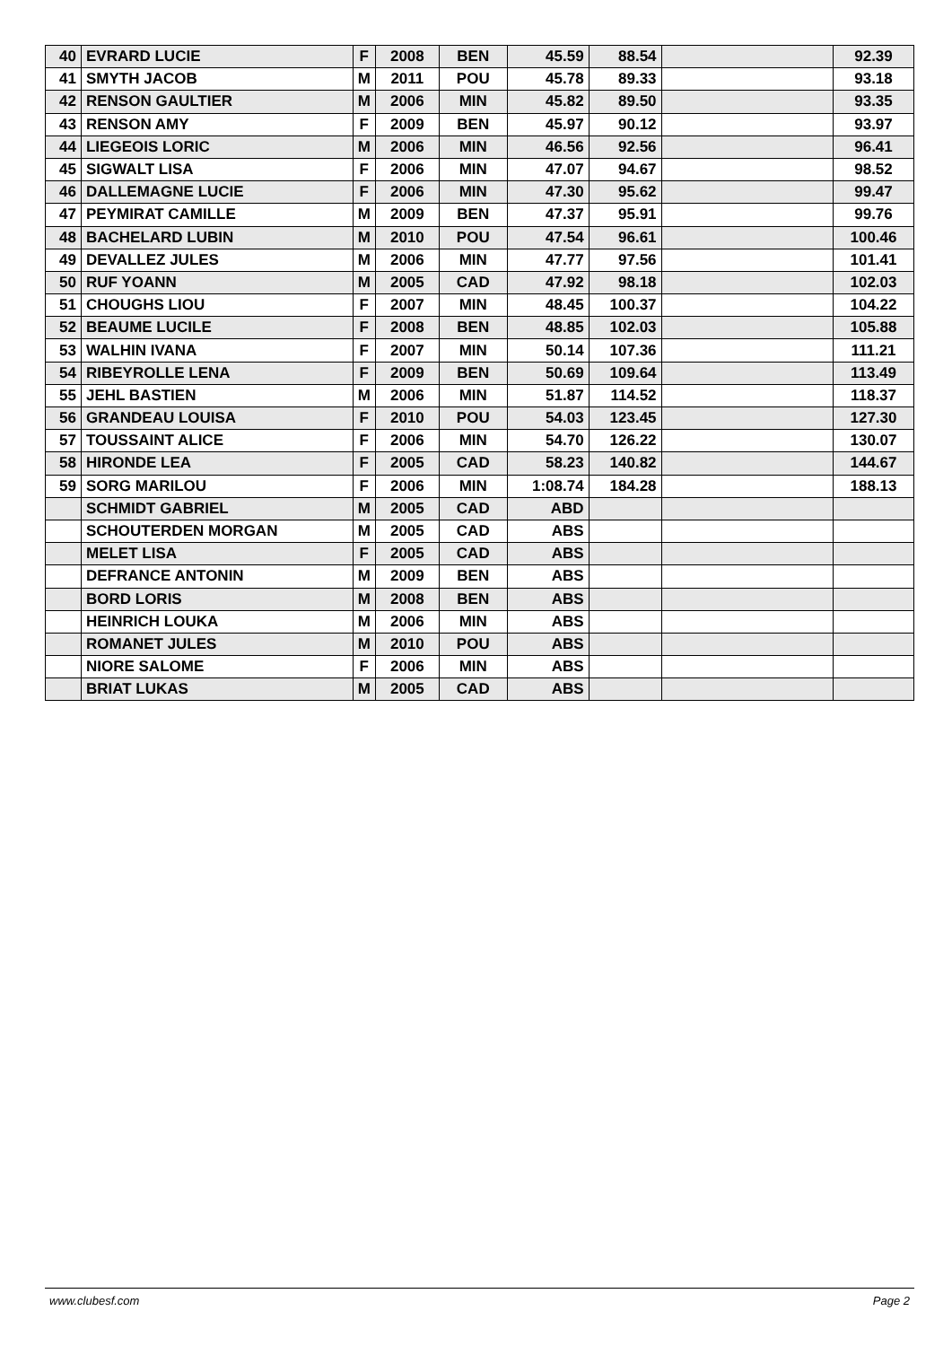| 40 | EVRARD LUCIE | F | 2008 | BEN | 45.59 | 88.54 | | 92.39 |
| 41 | SMYTH JACOB | M | 2011 | POU | 45.78 | 89.33 | | 93.18 |
| 42 | RENSON GAULTIER | M | 2006 | MIN | 45.82 | 89.50 | | 93.35 |
| 43 | RENSON AMY | F | 2009 | BEN | 45.97 | 90.12 | | 93.97 |
| 44 | LIEGEOIS LORIC | M | 2006 | MIN | 46.56 | 92.56 | | 96.41 |
| 45 | SIGWALT LISA | F | 2006 | MIN | 47.07 | 94.67 | | 98.52 |
| 46 | DALLEMAGNE LUCIE | F | 2006 | MIN | 47.30 | 95.62 | | 99.47 |
| 47 | PEYMIRAT CAMILLE | M | 2009 | BEN | 47.37 | 95.91 | | 99.76 |
| 48 | BACHELARD LUBIN | M | 2010 | POU | 47.54 | 96.61 | | 100.46 |
| 49 | DEVALLEZ JULES | M | 2006 | MIN | 47.77 | 97.56 | | 101.41 |
| 50 | RUF YOANN | M | 2005 | CAD | 47.92 | 98.18 | | 102.03 |
| 51 | CHOUGHS LIOU | F | 2007 | MIN | 48.45 | 100.37 | | 104.22 |
| 52 | BEAUME LUCILE | F | 2008 | BEN | 48.85 | 102.03 | | 105.88 |
| 53 | WALHIN IVANA | F | 2007 | MIN | 50.14 | 107.36 | | 111.21 |
| 54 | RIBEYROLLE LENA | F | 2009 | BEN | 50.69 | 109.64 | | 113.49 |
| 55 | JEHL BASTIEN | M | 2006 | MIN | 51.87 | 114.52 | | 118.37 |
| 56 | GRANDEAU LOUISA | F | 2010 | POU | 54.03 | 123.45 | | 127.30 |
| 57 | TOUSSAINT ALICE | F | 2006 | MIN | 54.70 | 126.22 | | 130.07 |
| 58 | HIRONDE LEA | F | 2005 | CAD | 58.23 | 140.82 | | 144.67 |
| 59 | SORG MARILOU | F | 2006 | MIN | 1:08.74 | 184.28 | | 188.13 |
| | SCHMIDT GABRIEL | M | 2005 | CAD | ABD | | | |
| | SCHOUTERDEN MORGAN | M | 2005 | CAD | ABS | | | |
| | MELET LISA | F | 2005 | CAD | ABS | | | |
| | DEFRANCE ANTONIN | M | 2009 | BEN | ABS | | | |
| | BORD LORIS | M | 2008 | BEN | ABS | | | |
| | HEINRICH LOUKA | M | 2006 | MIN | ABS | | | |
| | ROMANET JULES | M | 2010 | POU | ABS | | | |
| | NIORE SALOME | F | 2006 | MIN | ABS | | | |
| | BRIAT LUKAS | M | 2005 | CAD | ABS | | | |
www.clubesf.com Page 2